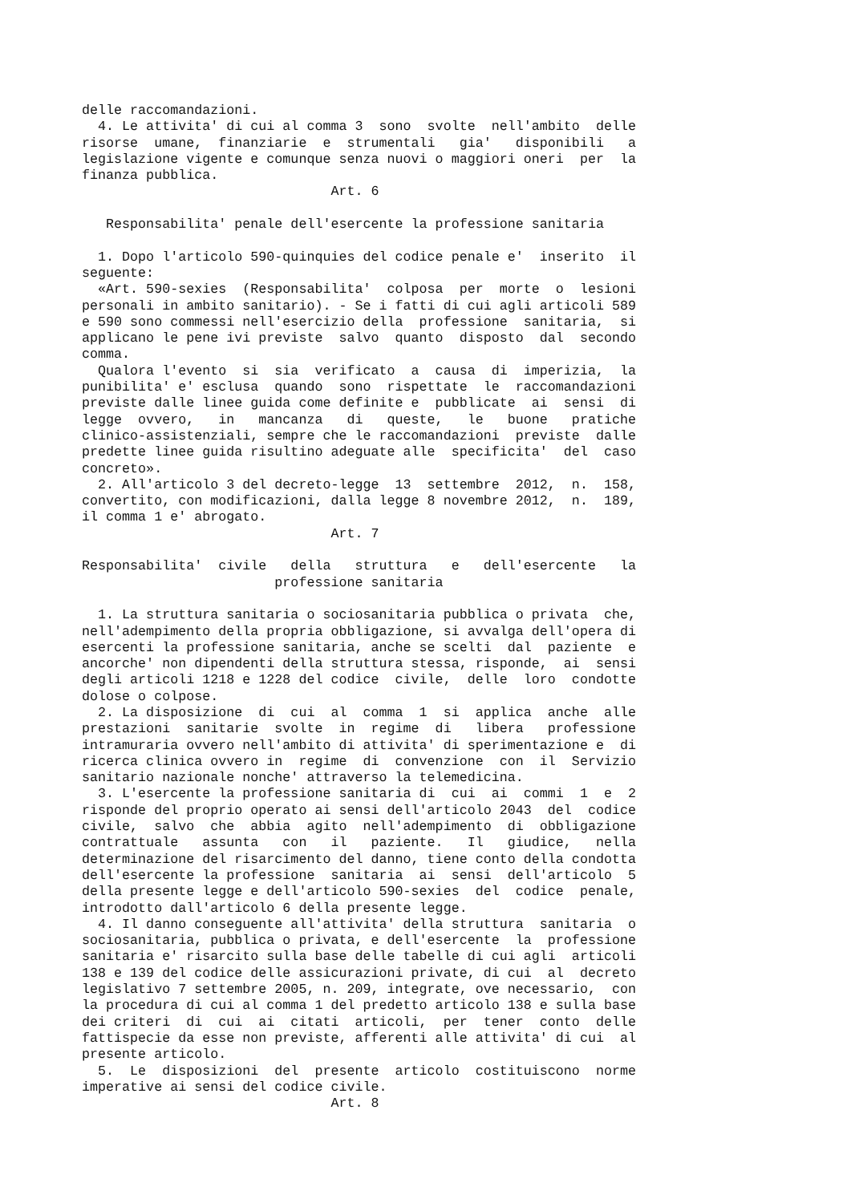delle raccomandazioni. 4. Le attivita' di cui al comma 3 sono svolte nell'ambito delle risorse umane, finanziarie e strumentali gia' disponibili a legislazione vigente e comunque senza nuovi o maggiori oneri per la finanza pubblica. Art. 6 Responsabilita' penale dell'esercente la professione sanitaria 1. Dopo l'articolo 590-quinquies del codice penale e' inserito il seguente: «Art. 590-sexies (Responsabilita' colposa per morte o lesioni personali in ambito sanitario). - Se i fatti di cui agli articoli 589 e 590 sono commessi nell'esercizio della professione sanitaria, si applicano le pene ivi previste salvo quanto disposto dal secondo comma. Qualora l'evento si sia verificato a causa di imperizia, la punibilita' e' esclusa quando sono rispettate le raccomandazioni previste dalle linee guida come definite e pubblicate ai sensi di legge ovvero, in mancanza di queste, le buone pratiche clinico-assistenziali, sempre che le raccomandazioni previste dalle predette linee guida risultino adeguate alle specificita' del caso concreto». 2. All'articolo 3 del decreto-legge 13 settembre 2012, n. 158, convertito, con modificazioni, dalla legge 8 novembre 2012, n. 189, il comma 1 e' abrogato. Art. 7 Responsabilita' civile della struttura e dell'esercente la professione sanitaria 1. La struttura sanitaria o sociosanitaria pubblica o privata che, nell'adempimento della propria obbligazione, si avvalga dell'opera di esercenti la professione sanitaria, anche se scelti dal paziente e ancorche' non dipendenti della struttura stessa, risponde, ai sensi degli articoli 1218 e 1228 del codice civile, delle loro condotte dolose o colpose. 2. La disposizione di cui al comma 1 si applica anche alle prestazioni sanitarie svolte in regime di libera professione intramuraria ovvero nell'ambito di attivita' di sperimentazione e di ricerca clinica ovvero in regime di convenzione con il Servizio sanitario nazionale nonche' attraverso la telemedicina. 3. L'esercente la professione sanitaria di cui ai commi 1 e 2 risponde del proprio operato ai sensi dell'articolo 2043 del codice civile, salvo che abbia agito nell'adempimento di obbligazione contrattuale assunta con il paziente. Il giudice, nella determinazione del risarcimento del danno, tiene conto della condotta dell'esercente la professione sanitaria ai sensi dell'articolo 5 della presente legge e dell'articolo 590-sexies del codice penale, introdotto dall'articolo 6 della presente legge. 4. Il danno conseguente all'attivita' della struttura sanitaria o sociosanitaria, pubblica o privata, e dell'esercente la professione sanitaria e' risarcito sulla base delle tabelle di cui agli articoli 138 e 139 del codice delle assicurazioni private, di cui al decreto legislativo 7 settembre 2005, n. 209, integrate, ove necessario, con la procedura di cui al comma 1 del predetto articolo 138 e sulla base dei criteri di cui ai citati articoli, per tener conto delle fattispecie da esse non previste, afferenti alle attivita' di cui al presente articolo. 5. Le disposizioni del presente articolo costituiscono norme imperative ai sensi del codice civile. Art. 8